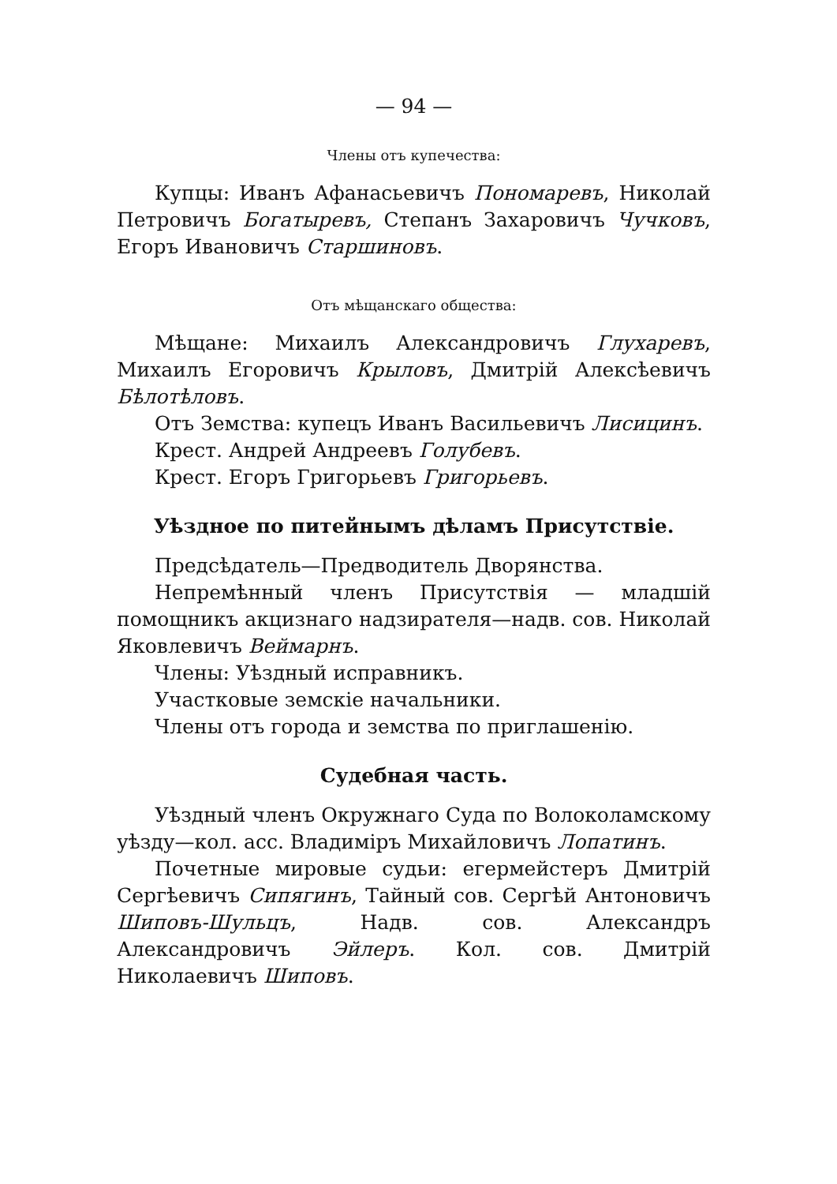— 94 —
Члены отъ купечества:
Купцы: Иванъ Афанасьевичъ Пономаревъ, Николай Петровичъ Богатыревъ, Степанъ Захаровичъ Чучковъ, Егоръ Ивановичъ Старшиновъ.
Отъ мѣщанскаго общества:
Мѣщане: Михаилъ Александровичъ Глухаревъ, Михаилъ Егоровичъ Крыловъ, Дмитрій Алексѣевичъ Бѣлотѣловъ.
Отъ Земства: купецъ Иванъ Васильевичъ Лисицинъ.
Крест. Андрей Андреевъ Голубевъ.
Крест. Егоръ Григорьевъ Григорьевъ.
Уѣздное по питейнымъ дѣламъ Присутствіе.
Предсѣдатель—Предводитель Дворянства.
Непремѣнный членъ Присутствія — младшій помощникъ акцизнаго надзирателя—надв. сов. Николай Яковлевичъ Веймарнъ.
Члены: Уѣздный исправникъ.
Участковые земскіе начальники.
Члены отъ города и земства по приглашенію.
Судебная часть.
Уѣздный членъ Окружнаго Суда по Волоколамскому уѣзду—кол. асс. Владиміръ Михайловичъ Лопатинъ.
Почетные мировые судьи: егермейстеръ Дмитрій Сергѣевичъ Сипягинъ, Тайный сов. Сергѣй Антоновичъ Шиповъ-Шульцъ, Надв. сов. Александръ Александровичъ Эйлеръ. Кол. сов. Дмитрій Николаевичъ Шиповъ.